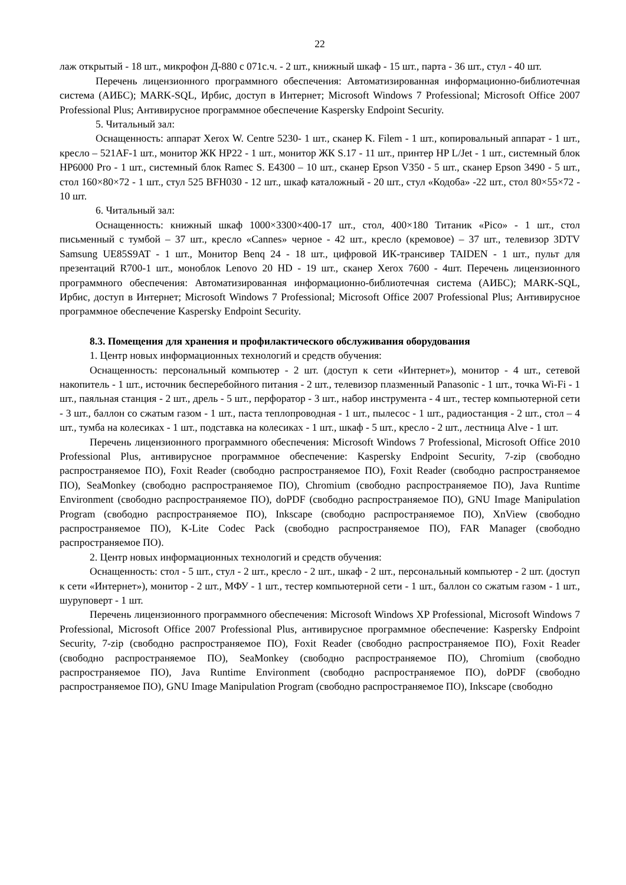22
лаж открытый - 18 шт., микрофон Д-880 с 071с.ч. - 2 шт., книжный шкаф - 15 шт., парта - 36 шт., стул - 40 шт.
Перечень лицензионного программного обеспечения: Автоматизированная информационно-библиотечная система (АИБС); MARK-SQL, Ирбис, доступ в Интернет; Microsoft Windows 7 Professional; Microsoft Office 2007 Professional Plus; Антивирусное программное обеспечение Kaspersky Endpoint Security.
5. Читальный зал:
Оснащенность: аппарат Xerox W. Centre 5230- 1 шт., сканер K. Filem - 1 шт., копировальный аппарат - 1 шт., кресло – 521AF-1 шт., монитор ЖК HP22 - 1 шт., монитор ЖК S.17 - 11 шт., принтер HP L/Jet - 1 шт., системный блок HP6000 Pro - 1 шт., системный блок Ramec S. E4300 – 10 шт., сканер Epson V350 - 5 шт., сканер Epson 3490 - 5 шт., стол 160×80×72 - 1 шт., стул 525 BFH030 - 12 шт., шкаф каталожный - 20 шт., стул «Кодоба» -22 шт., стол 80×55×72 - 10 шт.
6. Читальный зал:
Оснащенность: книжный шкаф 1000×3300×400-17 шт., стол, 400×180 Титаник «Pico» - 1 шт., стол письменный с тумбой – 37 шт., кресло «Cannes» черное - 42 шт., кресло (кремовое) – 37 шт., телевизор 3DTV Samsung UE85S9AT - 1 шт., Монитор Benq 24 - 18 шт., цифровой ИК-трансивер TAIDEN - 1 шт., пульт для презентаций R700-1 шт., моноблок Lenovo 20 HD - 19 шт., сканер Xerox 7600 - 4шт. Перечень лицензионного программного обеспечения: Автоматизированная информационно-библиотечная система (АИБС); MARK-SQL, Ирбис, доступ в Интернет; Microsoft Windows 7 Professional; Microsoft Office 2007 Professional Plus; Антивирусное программное обеспечение Kaspersky Endpoint Security.
8.3. Помещения для хранения и профилактического обслуживания оборудования
1. Центр новых информационных технологий и средств обучения:
Оснащенность: персональный компьютер - 2 шт. (доступ к сети «Интернет»), монитор - 4 шт., сетевой накопитель - 1 шт., источник бесперебойного питания - 2 шт., телевизор плазменный Panasonic - 1 шт., точка Wi-Fi - 1 шт., паяльная станция - 2 шт., дрель - 5 шт., перфоратор - 3 шт., набор инструмента - 4 шт., тестер компьютерной сети - 3 шт., баллон со сжатым газом - 1 шт., паста теплопроводная - 1 шт., пылесос - 1 шт., радиостанция - 2 шт., стол – 4 шт., тумба на колесиках - 1 шт., подставка на колесиках - 1 шт., шкаф - 5 шт., кресло - 2 шт., лестница Alve - 1 шт.
Перечень лицензионного программного обеспечения: Microsoft Windows 7 Professional, Microsoft Office 2010 Professional Plus, антивирусное программное обеспечение: Kaspersky Endpoint Security, 7-zip (свободно распространяемое ПО), Foxit Reader (свободно распространяемое ПО), Foxit Reader (свободно распространяемое ПО), SeaMonkey (свободно распространяемое ПО), Chromium (свободно распространяемое ПО), Java Runtime Environment (свободно распространяемое ПО), doPDF (свободно распространяемое ПО), GNU Image Manipulation Program (свободно распространяемое ПО), Inkscape (свободно распространяемое ПО), XnView (свободно распространяемое ПО), K-Lite Codec Pack (свободно распространяемое ПО), FAR Manager (свободно распространяемое ПО).
2. Центр новых информационных технологий и средств обучения:
Оснащенность: стол - 5 шт., стул - 2 шт., кресло - 2 шт., шкаф - 2 шт., персональный компьютер - 2 шт. (доступ к сети «Интернет»), монитор - 2 шт., МФУ - 1 шт., тестер компьютерной сети - 1 шт., баллон со сжатым газом - 1 шт., шуруповерт - 1 шт.
Перечень лицензионного программного обеспечения: Microsoft Windows XP Professional, Microsoft Windows 7 Professional, Microsoft Office 2007 Professional Plus, антивирусное программное обеспечение: Kaspersky Endpoint Security, 7-zip (свободно распространяемое ПО), Foxit Reader (свободно распространяемое ПО), Foxit Reader (свободно распространяемое ПО), SeaMonkey (свободно распространяемое ПО), Chromium (свободно распространяемое ПО), Java Runtime Environment (свободно распространяемое ПО), doPDF (свободно распространяемое ПО), GNU Image Manipulation Program (свободно распространяемое ПО), Inkscape (свободно